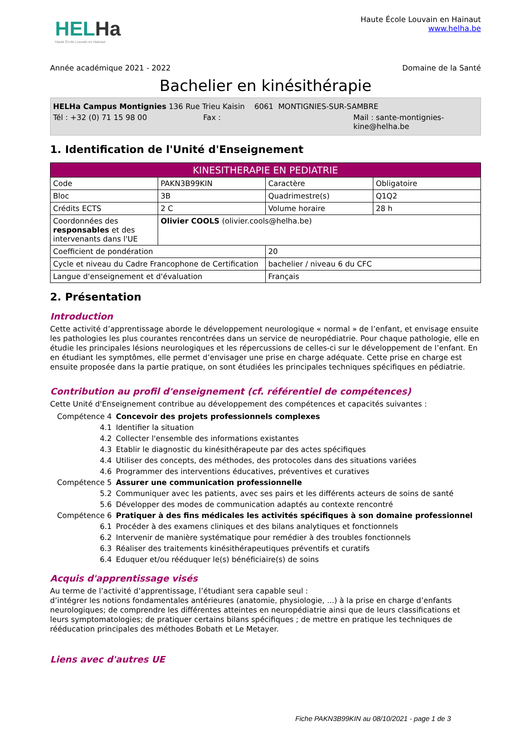HELHa
Haute École Louvain en Hainaut
Haute École Louvain en Hainaut
www.helha.be
Année académique 2021 - 2022 Domaine de la Santé
Bachelier en kinésithérapie
HELHa Campus Montignies 136 Rue Trieu Kaisin 6061 MONTIGNIES-SUR-SAMBRE
Tél : +32 (0) 71 15 98 00 Fax : Mail : sante-montignies-
kine@helha.be
1. Identification de l'Unité d'Enseignement
| KINESITHERAPIE EN PEDIATRIE | | | |
| --- | --- | --- | --- |
| Code | PAKN3B99KIN | Caractère | Obligatoire |
| Bloc | 3B | Quadrimestre(s) | Q1Q2 |
| Crédits ECTS | 2 C | Volume horaire | 28 h |
| Coordonnées des responsables et des intervenants dans l'UE | Olivier COOLS (olivier.cools@helha.be) | | |
| Coefficient de pondération | | 20 | |
| Cycle et niveau du Cadre Francophone de Certification | | bachelier / niveau 6 du CFC | |
| Langue d'enseignement et d'évaluation | | Français | |
2. Présentation
Introduction
Cette activité d’apprentissage aborde le développement neurologique « normal » de l’enfant, et envisage ensuite les pathologies les plus courantes rencontrées dans un service de neuropédiatrie. Pour chaque pathologie, elle en étudie les principales lésions neurologiques et les répercussions de celles-ci sur le développement de l’enfant. En en étudiant les symptômes, elle permet d’envisager une prise en charge adéquate. Cette prise en charge est ensuite proposée dans la partie pratique, on sont étudiées les principales techniques spécifiques en pédiatrie.
Contribution au profil d'enseignement (cf. référentiel de compétences)
Cette Unité d'Enseignement contribue au développement des compétences et capacités suivantes :
| Compétence 4 | Concevoir des projets professionnels complexes |
| 4.1 | Identifier la situation |
| 4.2 | Collecter l'ensemble des informations existantes |
| 4.3 | Etablir le diagnostic du kinésithérapeute par des actes spécifiques |
| 4.4 | Utiliser des concepts, des méthodes, des protocoles dans des situations variées |
| 4.6 | Programmer des interventions éducatives, préventives et curatives |
| Compétence 5 | Assurer une communication professionnelle |
| 5.2 | Communiquer avec les patients, avec ses pairs et les différents acteurs de soins de santé |
| 5.6 | Développer des modes de communication adaptés au contexte rencontré |
| Compétence 6 | Pratiquer à des fins médicales les activités spécifiques à son domaine professionnel |
| 6.1 | Procéder à des examens cliniques et des bilans analytiques et fonctionnels |
| 6.2 | Intervenir de manière systématique pour remédier à des troubles fonctionnels |
| 6.3 | Réaliser des traitements kinésithérapeutiques préventifs et curatifs |
| 6.4 | Eduquer et/ou rééduquer le(s) bénéficiaire(s) de soins |
Acquis d'apprentissage visés
Au terme de l’activité d’apprentissage, l’étudiant sera capable seul :
d’intégrer les notions fondamentales antérieures (anatomie, physiologie, ...) à la prise en charge d’enfants neurologiques; de comprendre les différentes atteintes en neuropédiatrie ainsi que de leurs classifications et leurs symptomatologies; de pratiquer certains bilans spécifiques ; de mettre en pratique les techniques de rééducation principales des méthodes Bobath et Le Metayer.
Liens avec d'autres UE
Fiche PAKN3B99KIN au 08/10/2021 - page 1 de 3